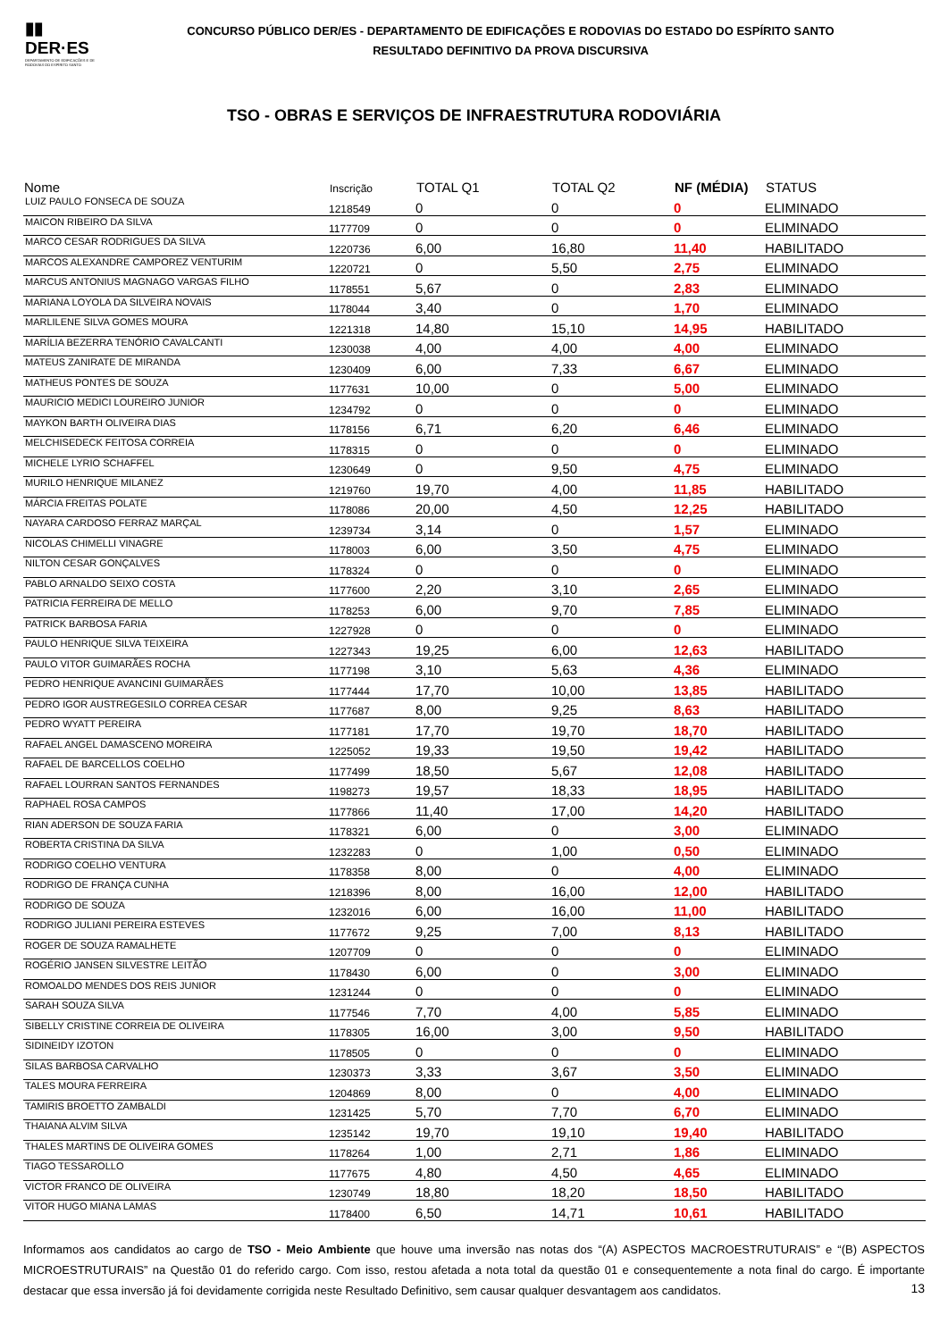▮▮
DER·ES
DEPARTAMENTO DE EDIFICAÇÕES E DE RODOVIAS DO ESPÍRITO SANTO
CONCURSO PÚBLICO DER/ES - DEPARTAMENTO DE EDIFICAÇÕES E RODOVIAS DO ESTADO DO ESPÍRITO SANTO
RESULTADO DEFINITIVO DA PROVA DISCURSIVA
TSO - OBRAS E SERVIÇOS DE INFRAESTRUTURA RODOVIÁRIA
| Nome | Inscrição | TOTAL Q1 | TOTAL Q2 | NF (MÉDIA) | STATUS |
| --- | --- | --- | --- | --- | --- |
| LUIZ PAULO FONSECA DE SOUZA | 1218549 | 0 | 0 | 0 | ELIMINADO |
| MAICON RIBEIRO DA SILVA | 1177709 | 0 | 0 | 0 | ELIMINADO |
| MARCO CESAR RODRIGUES DA SILVA | 1220736 | 6,00 | 16,80 | 11,40 | HABILITADO |
| MARCOS ALEXANDRE CAMPOREZ VENTURIM | 1220721 | 0 | 5,50 | 2,75 | ELIMINADO |
| MARCUS ANTONIUS MAGNAGO VARGAS FILHO | 1178551 | 5,67 | 0 | 2,83 | ELIMINADO |
| MARIANA LOYOLA DA SILVEIRA NOVAIS | 1178044 | 3,40 | 0 | 1,70 | ELIMINADO |
| MARLILENE SILVA GOMES MOURA | 1221318 | 14,80 | 15,10 | 14,95 | HABILITADO |
| MARÍLIA BEZERRA TENÓRIO CAVALCANTI | 1230038 | 4,00 | 4,00 | 4,00 | ELIMINADO |
| MATEUS ZANIRATE DE MIRANDA | 1230409 | 6,00 | 7,33 | 6,67 | ELIMINADO |
| MATHEUS PONTES DE SOUZA | 1177631 | 10,00 | 0 | 5,00 | ELIMINADO |
| MAURICIO MEDICI LOUREIRO JUNIOR | 1234792 | 0 | 0 | 0 | ELIMINADO |
| MAYKON BARTH OLIVEIRA DIAS | 1178156 | 6,71 | 6,20 | 6,46 | ELIMINADO |
| MELCHISEDECK FEITOSA CORREIA | 1178315 | 0 | 0 | 0 | ELIMINADO |
| MICHELE LYRIO SCHAFFEL | 1230649 | 0 | 9,50 | 4,75 | ELIMINADO |
| MURILO HENRIQUE MILANEZ | 1219760 | 19,70 | 4,00 | 11,85 | HABILITADO |
| MÁRCIA FREITAS POLATE | 1178086 | 20,00 | 4,50 | 12,25 | HABILITADO |
| NAYARA CARDOSO FERRAZ MARÇAL | 1239734 | 3,14 | 0 | 1,57 | ELIMINADO |
| NICOLAS CHIMELLI VINAGRE | 1178003 | 6,00 | 3,50 | 4,75 | ELIMINADO |
| NILTON CESAR GONÇALVES | 1178324 | 0 | 0 | 0 | ELIMINADO |
| PABLO ARNALDO SEIXO COSTA | 1177600 | 2,20 | 3,10 | 2,65 | ELIMINADO |
| PATRICIA FERREIRA DE MELLO | 1178253 | 6,00 | 9,70 | 7,85 | ELIMINADO |
| PATRICK BARBOSA FARIA | 1227928 | 0 | 0 | 0 | ELIMINADO |
| PAULO HENRIQUE SILVA TEIXEIRA | 1227343 | 19,25 | 6,00 | 12,63 | HABILITADO |
| PAULO VITOR GUIMARÃES ROCHA | 1177198 | 3,10 | 5,63 | 4,36 | ELIMINADO |
| PEDRO HENRIQUE AVANCINI GUIMARÃES | 1177444 | 17,70 | 10,00 | 13,85 | HABILITADO |
| PEDRO IGOR AUSTREGESILO CORREA CESAR | 1177687 | 8,00 | 9,25 | 8,63 | HABILITADO |
| PEDRO WYATT PEREIRA | 1177181 | 17,70 | 19,70 | 18,70 | HABILITADO |
| RAFAEL ANGEL DAMASCENO MOREIRA | 1225052 | 19,33 | 19,50 | 19,42 | HABILITADO |
| RAFAEL DE BARCELLOS COELHO | 1177499 | 18,50 | 5,67 | 12,08 | HABILITADO |
| RAFAEL LOURRAN SANTOS FERNANDES | 1198273 | 19,57 | 18,33 | 18,95 | HABILITADO |
| RAPHAEL ROSA CAMPOS | 1177866 | 11,40 | 17,00 | 14,20 | HABILITADO |
| RIAN ADERSON DE SOUZA FARIA | 1178321 | 6,00 | 0 | 3,00 | ELIMINADO |
| ROBERTA CRISTINA DA SILVA | 1232283 | 0 | 1,00 | 0,50 | ELIMINADO |
| RODRIGO COELHO VENTURA | 1178358 | 8,00 | 0 | 4,00 | ELIMINADO |
| RODRIGO DE FRANÇA CUNHA | 1218396 | 8,00 | 16,00 | 12,00 | HABILITADO |
| RODRIGO DE SOUZA | 1232016 | 6,00 | 16,00 | 11,00 | HABILITADO |
| RODRIGO JULIANI PEREIRA ESTEVES | 1177672 | 9,25 | 7,00 | 8,13 | HABILITADO |
| ROGER DE SOUZA RAMALHETE | 1207709 | 0 | 0 | 0 | ELIMINADO |
| ROGÉRIO JANSEN SILVESTRE LEITÃO | 1178430 | 6,00 | 0 | 3,00 | ELIMINADO |
| ROMOALDO MENDES DOS REIS JUNIOR | 1231244 | 0 | 0 | 0 | ELIMINADO |
| SARAH SOUZA SILVA | 1177546 | 7,70 | 4,00 | 5,85 | ELIMINADO |
| SIBELLY CRISTINE CORREIA DE OLIVEIRA | 1178305 | 16,00 | 3,00 | 9,50 | HABILITADO |
| SIDINEIDY IZOTON | 1178505 | 0 | 0 | 0 | ELIMINADO |
| SILAS BARBOSA CARVALHO | 1230373 | 3,33 | 3,67 | 3,50 | ELIMINADO |
| TALES MOURA FERREIRA | 1204869 | 8,00 | 0 | 4,00 | ELIMINADO |
| TAMIRIS BROETTO ZAMBALDI | 1231425 | 5,70 | 7,70 | 6,70 | ELIMINADO |
| THAIANA ALVIM SILVA | 1235142 | 19,70 | 19,10 | 19,40 | HABILITADO |
| THALES MARTINS DE OLIVEIRA GOMES | 1178264 | 1,00 | 2,71 | 1,86 | ELIMINADO |
| TIAGO TESSAROLLO | 1177675 | 4,80 | 4,50 | 4,65 | ELIMINADO |
| VICTOR FRANCO DE OLIVEIRA | 1230749 | 18,80 | 18,20 | 18,50 | HABILITADO |
| VITOR HUGO MIANA LAMAS | 1178400 | 6,50 | 14,71 | 10,61 | HABILITADO |
Informamos aos candidatos ao cargo de TSO - Meio Ambiente que houve uma inversão nas notas dos “(A) ASPECTOS MACROESTRUTURAIS” e “(B) ASPECTOS MICROESTRUTURAIS” na Questão 01 do referido cargo. Com isso, restou afetada a nota total da questão 01 e consequentemente a nota final do cargo. É importante destacar que essa inversão já foi devidamente corrigida neste Resultado Definitivo, sem causar qualquer desvantagem aos candidatos.
13